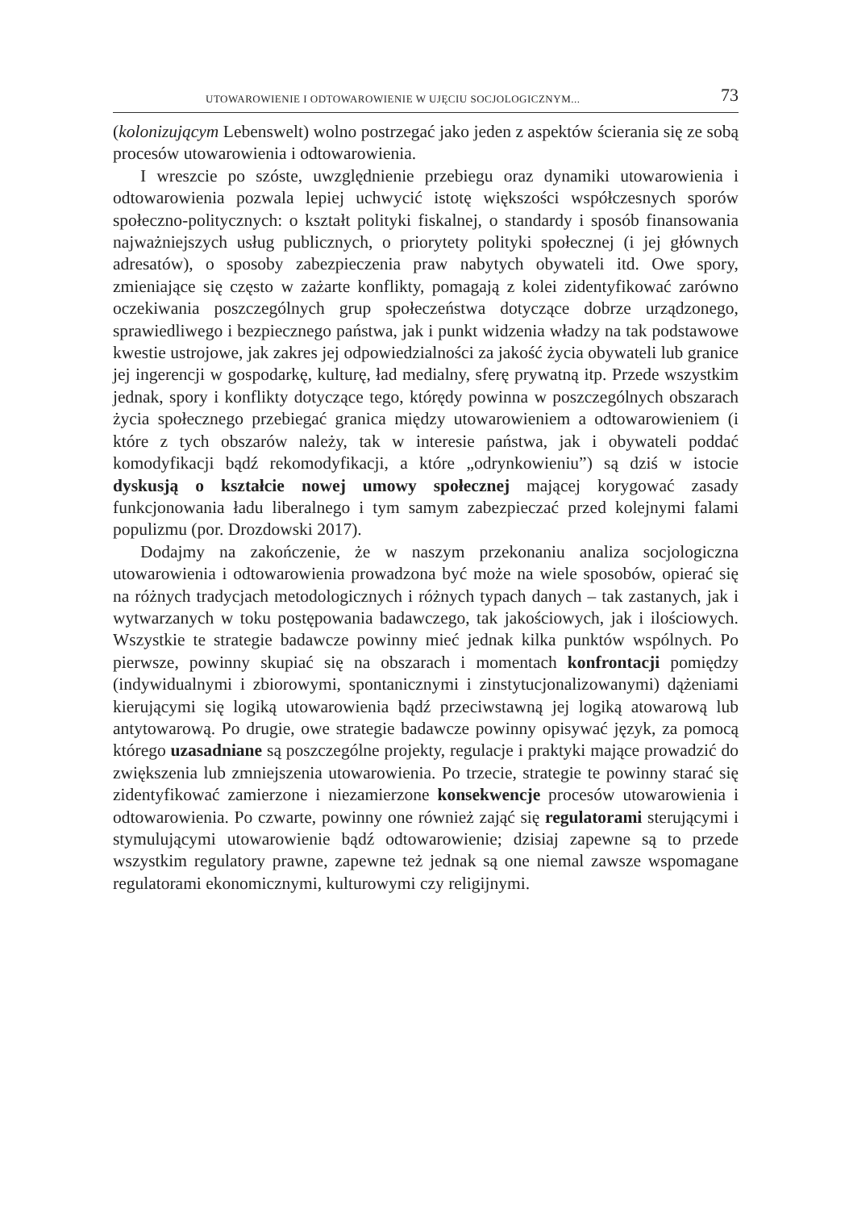UTOWAROWIENIE I ODTOWAROWIENIE W UJĘCIU SOCJOLOGICZNYM... 73
(kolonizującym Lebenswelt) wolno postrzegać jako jeden z aspektów ścierania się ze sobą procesów utowarowienia i odtowarowienia.
I wreszcie po szóste, uwzględnienie przebiegu oraz dynamiki utowarowienia i odtowarowienia pozwala lepiej uchwycić istotę większości współczesnych sporów społeczno-politycznych: o kształt polityki fiskalnej, o standardy i sposób finansowania najważniejszych usług publicznych, o priorytety polityki społecznej (i jej głównych adresatów), o sposoby zabezpieczenia praw nabytych obywateli itd. Owe spory, zmieniające się często w zażarte konflikty, pomagają z kolei zidentyfikować zarówno oczekiwania poszczególnych grup społeczeństwa dotyczące dobrze urządzonego, sprawiedliwego i bezpiecznego państwa, jak i punkt widzenia władzy na tak podstawowe kwestie ustrojowe, jak zakres jej odpowiedzialności za jakość życia obywateli lub granice jej ingerencji w gospodarkę, kulturę, ład medialny, sferę prywatną itp. Przede wszystkim jednak, spory i konflikty dotyczące tego, którędy powinna w poszczególnych obszarach życia społecznego przebiegać granica między utowarowieniem a odtowarowieniem (i które z tych obszarów należy, tak w interesie państwa, jak i obywateli poddać komodyfikacji bądź rekomodyfikacji, a które „odrynkowieniu”) są dziś w istocie dyskusją o kształcie nowej umowy społecznej mającej korygować zasady funkcjonowania ładu liberalnego i tym samym zabezpieczać przed kolejnymi falami populizmu (por. Drozdowski 2017).
Dodajmy na zakończenie, że w naszym przekonaniu analiza socjologiczna utowarowienia i odtowarowienia prowadzona być może na wiele sposobów, opierać się na różnych tradycjach metodologicznych i różnych typach danych – tak zastanych, jak i wytwarzanych w toku postępowania badawczego, tak jakościowych, jak i ilościowych. Wszystkie te strategie badawcze powinny mieć jednak kilka punktów wspólnych. Po pierwsze, powinny skupiać się na obszarach i momentach konfrontacji pomiędzy (indywidualnymi i zbiorowymi, spontanicznymi i zinstytucjonalizowanymi) dążeniami kierującymi się logiką utowarowienia bądź przeciwstawną jej logiką atowarową lub antytowarową. Po drugie, owe strategie badawcze powinny opisywać język, za pomocą którego uzasadniane są poszczególne projekty, regulacje i praktyki mające prowadzić do zwiększenia lub zmniejszenia utowarowienia. Po trzecie, strategie te powinny starać się zidentyfikować zamierzone i niezamierzone konsekwencje procesów utowarowienia i odtowarowienia. Po czwarte, powinny one również zająć się regulatorami sterującymi i stymulującymi utowarowienie bądź odtowarowienie; dzisiaj zapewne są to przede wszystkim regulatory prawne, zapewne też jednak są one niemal zawsze wspomagane regulatorami ekonomicznymi, kulturowymi czy religijnymi.